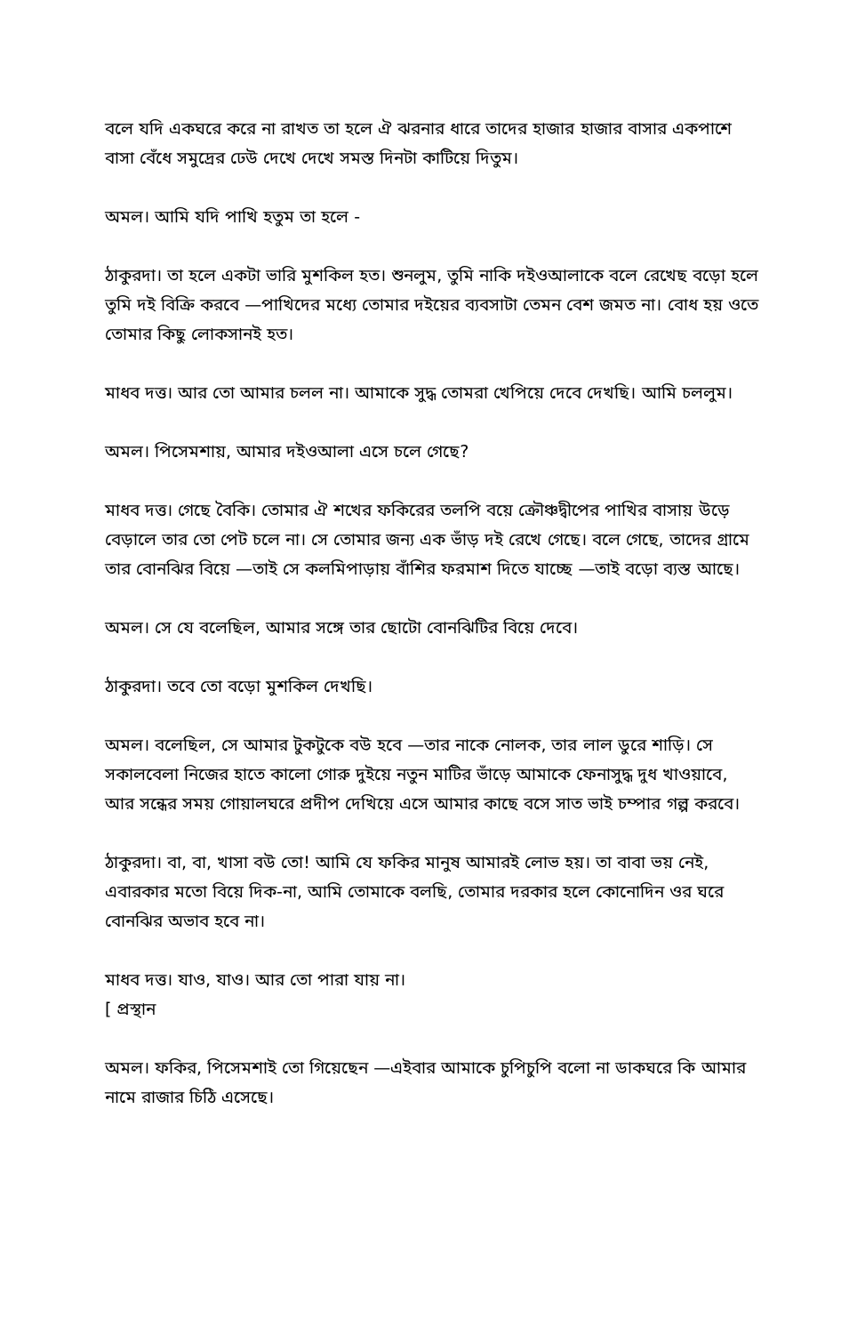বলে যদি একঘরে করে না রাখত তা হলে ঐ ঝরনার ধারে তাদের হাজার হাজার বাসার একপাশে বাসা বেঁধে সমুদ্রের ঢেউ দেখে দেখে সমস্ত দিনটা কাটিয়ে দিতুম।
অমল। আমি যদি পাখি হতুম তা হলে -
ঠাকুরদা। তা হলে একটা ভারি মুশকিল হত। শুনলুম, তুমি নাকি দইওআলাকে বলে রেখেছ বড়ো হলে তুমি দই বিক্রি করবে —পাখিদের মধ্যে তোমার দইয়ের ব্যবসাটা তেমন বেশ জমত না। বোধ হয় ওতে তোমার কিছু লোকসানই হত।
মাধব দত্ত। আর তো আমার চলল না। আমাকে সুদ্ধ তোমরা খেপিয়ে দেবে দেখছি। আমি চললুম।
অমল। পিসেমশায়, আমার দইওআলা এসে চলে গেছে?
মাধব দত্ত। গেছে বৈকি। তোমার ঐ শখের ফকিরের তলপি বয়ে ক্রৌঞ্চদ্বীপের পাখির বাসায় উড়ে বেড়ালে তার তো পেট চলে না। সে তোমার জন্য এক ভাঁড় দই রেখে গেছে। বলে গেছে, তাদের গ্রামে তার বোনঝির বিয়ে —তাই সে কলমিপাড়ায় বাঁশির ফরমাশ দিতে যাচ্ছে —তাই বড়ো ব্যস্ত আছে।
অমল। সে যে বলেছিল, আমার সঙ্গে তার ছোটো বোনঝিটির বিয়ে দেবে।
ঠাকুরদা। তবে তো বড়ো মুশকিল দেখছি।
অমল। বলেছিল, সে আমার টুকটুকে বউ হবে —তার নাকে নোলক, তার লাল ডুরে শাড়ি। সে সকালবেলা নিজের হাতে কালো গোরু দুইয়ে নতুন মাটির ভাঁড়ে আমাকে ফেনাসুদ্ধ দুধ খাওয়াবে, আর সন্ধের সময় গোয়ালঘরে প্রদীপ দেখিয়ে এসে আমার কাছে বসে সাত ভাই চম্পার গল্প করবে।
ঠাকুরদা। বা, বা, খাসা বউ তো! আমি যে ফকির মানুষ আমারই লোভ হয়। তা বাবা ভয় নেই, এবারকার মতো বিয়ে দিক-না, আমি তোমাকে বলছি, তোমার দরকার হলে কোনোদিন ওর ঘরে বোনঝির অভাব হবে না।
মাধব দত্ত। যাও, যাও। আর তো পারা যায় না।
[ প্রস্থান
অমল। ফকির, পিসেমশাই তো গিয়েছেন —এইবার আমাকে চুপিচুপি বলো না ডাকঘরে কি আমার নামে রাজার চিঠি এসেছে।